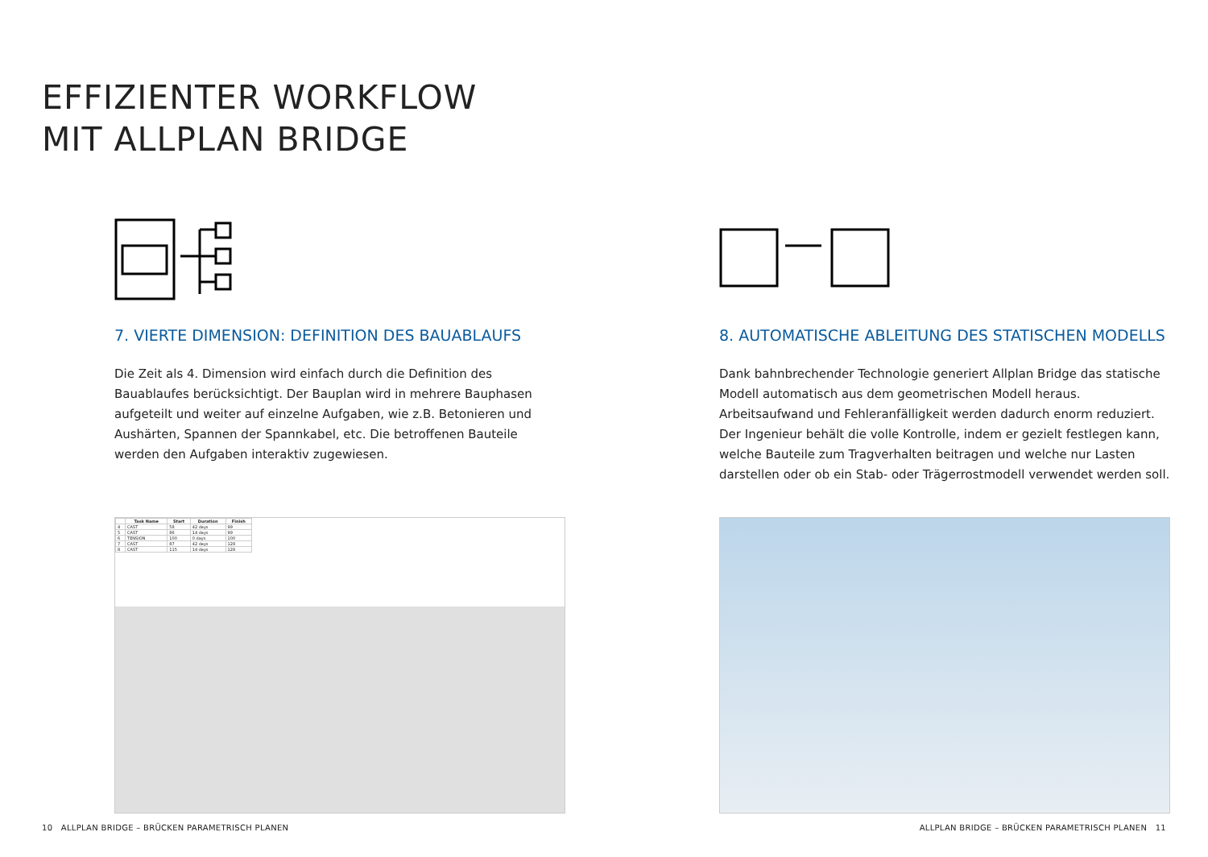EFFIZIENTER WORKFLOW
MIT ALLPLAN BRIDGE
7. VIERTE DIMENSION: DEFINITION DES BAUABLAUFS
Die Zeit als 4. Dimension wird einfach durch die Definition des Bauablaufes berücksichtigt. Der Bauplan wird in mehrere Bauphasen aufgeteilt und weiter auf einzelne Aufgaben, wie z.B. Betonieren und Aushärten, Spannen der Spannkabel, etc. Die betroffenen Bauteile werden den Aufgaben interaktiv zugewiesen.
| | Task Name | Start | Duration | Finish |
| --- | --- | --- | --- | --- |
| 4 | CAST | 58 | 42 days | 99 |
| 5 | CAST | 86 | 14 days | 99 |
| 6 | TENSION | 100 | 0 days | 100 |
| 7 | CAST | 87 | 42 days | 128 |
| 8 | CAST | 115 | 14 days | 128 |
8. AUTOMATISCHE ABLEITUNG DES STATISCHEN MODELLS
Dank bahnbrechender Technologie generiert Allplan Bridge das statische Modell automatisch aus dem geometrischen Modell heraus. Arbeitsaufwand und Fehleranfälligkeit werden dadurch enorm reduziert. Der Ingenieur behält die volle Kontrolle, indem er gezielt festlegen kann, welche Bauteile zum Tragverhalten beitragen und welche nur Lasten darstellen oder ob ein Stab- oder Trägerrostmodell verwendet werden soll.
10 ALLPLAN BRIDGE – BRÜCKEN PARAMETRISCH PLANEN
ALLPLAN BRIDGE – BRÜCKEN PARAMETRISCH PLANEN 11